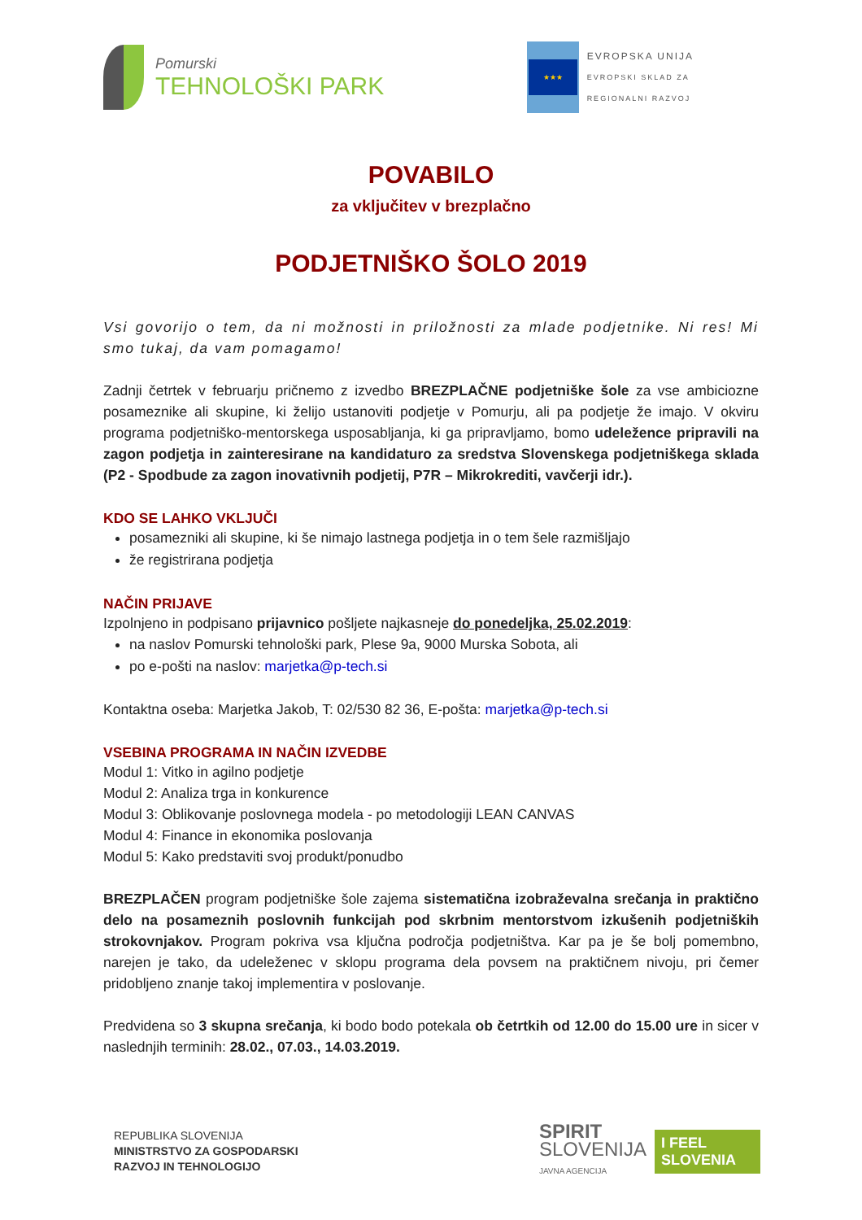Pomurski
TEHNOLOŠKI PARK
★★★
EVROPSKA UNIJA
EVROPSKI SKLAD ZA
REGIONALNI RAZVOJ
POVABILO
za vključitev v brezplačno
PODJETNIŠKO ŠOLO 2019
Vsi govorijo o tem, da ni možnosti in priložnosti za mlade podjetnike. Ni res! Mi smo tukaj, da vam pomagamo!
Zadnji četrtek v februarju pričnemo z izvedbo BREZPLAČNE podjetniške šole za vse ambiciozne posameznike ali skupine, ki želijo ustanoviti podjetje v Pomurju, ali pa podjetje že imajo. V okviru programa podjetniško-mentorskega usposabljanja, ki ga pripravljamo, bomo udeležence pripravili na zagon podjetja in zainteresirane na kandidaturo za sredstva Slovenskega podjetniškega sklada (P2 - Spodbude za zagon inovativnih podjetij, P7R – Mikrokrediti, vavčerji idr.).
KDO SE LAHKO VKLJUČI
posamezniki ali skupine, ki še nimajo lastnega podjetja in o tem šele razmišljajo
že registrirana podjetja
NAČIN PRIJAVE
Izpolnjeno in podpisano prijavnico pošljete najkasneje do ponedeljka, 25.02.2019:
na naslov Pomurski tehnološki park, Plese 9a, 9000 Murska Sobota, ali
po e-pošti na naslov: marjetka@p-tech.si
Kontaktna oseba: Marjetka Jakob, T: 02/530 82 36, E-pošta: marjetka@p-tech.si
VSEBINA PROGRAMA IN NAČIN IZVEDBE
Modul 1: Vitko in agilno podjetje
Modul 2: Analiza trga in konkurence
Modul 3: Oblikovanje poslovnega modela - po metodologiji LEAN CANVAS
Modul 4: Finance in ekonomika poslovanja
Modul 5: Kako predstaviti svoj produkt/ponudbo
BREZPLAČEN program podjetniške šole zajema sistematična izobraževalna srečanja in praktično delo na posameznih poslovnih funkcijah pod skrbnim mentorstvom izkušenih podjetniških strokovnjakov. Program pokriva vsa ključna področja podjetništva. Kar pa je še bolj pomembno, narejen je tako, da udeleženec v sklopu programa dela povsem na praktičnem nivoju, pri čemer pridobljeno znanje takoj implementira v poslovanje.
Predvidena so 3 skupna srečanja, ki bodo bodo potekala ob četrtkih od 12.00 do 15.00 ure in sicer v naslednjih terminih: 28.02., 07.03., 14.03.2019.
REPUBLIKA SLOVENIJA
MINISTRSTVO ZA GOSPODARSKI
RAZVOJ IN TEHNOLOGIJO
SPIRIT
SLOVENIJA
JAVNA AGENCIJA
I FEEL
SLOVENIA